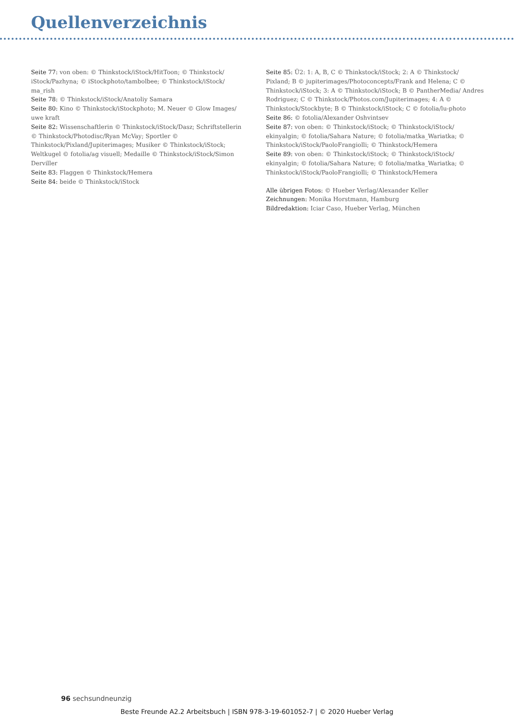Quellenverzeichnis
Seite 77: von oben: © Thinkstock/iStock/HitToon; © Thinkstock/ iStock/Pazhyna; © iStockphoto/tambolbee; © Thinkstock/iStock/ ma_rish
Seite 78: © Thinkstock/iStock/Anatoliy Samara
Seite 80: Kino © Thinkstock/iStockphoto; M. Neuer © Glow Images/ uwe kraft
Seite 82: Wissenschaftlerin © Thinkstock/iStock/Dasz; Schriftstellerin © Thinkstock/Photodisc/Ryan McVay; Sportler © Thinkstock/Pixland/Jupiterimages; Musiker © Thinkstock/iStock; Weltkugel © fotolia/ag visuell; Medaille © Thinkstock/iStock/Simon Derviller
Seite 83: Flaggen © Thinkstock/Hemera
Seite 84: beide © Thinkstock/iStock
Seite 85: Ü2: 1: A, B, C © Thinkstock/iStock; 2: A © Thinkstock/ Pixland; B © jupiterimages/Photoconcepts/Frank and Helena; C © Thinkstock/iStock; 3: A © Thinkstock/iStock; B © PantherMedia/ Andres Rodriguez; C © Thinkstock/Photos.com/Jupiterimages; 4: A © Thinkstock/Stockbyte; B © Thinkstock/iStock; C © fotolia/lu-photo
Seite 86: © fotolia/Alexander Oshvintsev
Seite 87: von oben: © Thinkstock/iStock; © Thinkstock/iStock/ ekinyalgin; © fotolia/Sahara Nature; © fotolia/matka_Wariatka; © Thinkstock/iStock/PaoloFrangiolli; © Thinkstock/Hemera
Seite 89: von oben: © Thinkstock/iStock; © Thinkstock/iStock/ ekinyalgin; © fotolia/Sahara Nature; © fotolia/matka_Wariatka; © Thinkstock/iStock/PaoloFrangiolli; © Thinkstock/Hemera
Alle übrigen Fotos: © Hueber Verlag/Alexander Keller
Zeichnungen: Monika Horstmann, Hamburg
Bildredaktion: Iciar Caso, Hueber Verlag, München
96 sechsundneunzig
Beste Freunde A2.2 Arbeitsbuch | ISBN 978-3-19-601052-7 | © 2020 Hueber Verlag